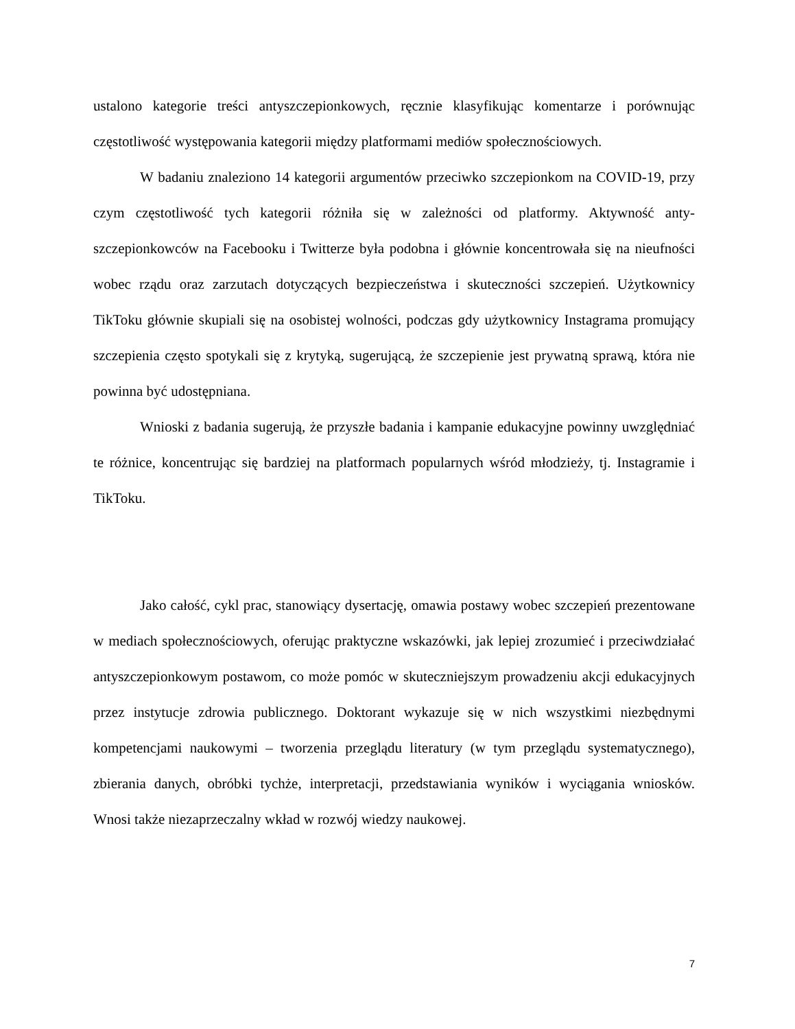ustalono kategorie treści antyszczepionkowych, ręcznie klasyfikując komentarze i porównując częstotliwość występowania kategorii między platformami mediów społecznościowych.
W badaniu znaleziono 14 kategorii argumentów przeciwko szczepionkom na COVID-19, przy czym częstotliwość tych kategorii różniła się w zależności od platformy. Aktywność anty-szczepionkowców na Facebooku i Twitterze była podobna i głównie koncentrowała się na nieufności wobec rządu oraz zarzutach dotyczących bezpieczeństwa i skuteczności szczepień. Użytkownicy TikToku głównie skupiali się na osobistej wolności, podczas gdy użytkownicy Instagrama promujący szczepienia często spotykali się z krytyką, sugerującą, że szczepienie jest prywatną sprawą, która nie powinna być udostępniana.
Wnioski z badania sugerują, że przyszłe badania i kampanie edukacyjne powinny uwzględniać te różnice, koncentrując się bardziej na platformach popularnych wśród młodzieży, tj. Instagramie i TikToku.
Jako całość, cykl prac, stanowiący dysertację, omawia postawy wobec szczepień prezentowane w mediach społecznościowych, oferując praktyczne wskazówki, jak lepiej zrozumieć i przeciwdziałać antyszczepionkowym postawom, co może pomóc w skuteczniejszym prowadzeniu akcji edukacyjnych przez instytucje zdrowia publicznego. Doktorant wykazuje się w nich wszystkimi niezbędnymi kompetencjami naukowymi – tworzenia przeglądu literatury (w tym przeglądu systematycznego), zbierania danych, obróbki tychże, interpretacji, przedstawiania wyników i wyciągania wniosków. Wnosi także niezaprzeczalny wkład w rozwój wiedzy naukowej.
7